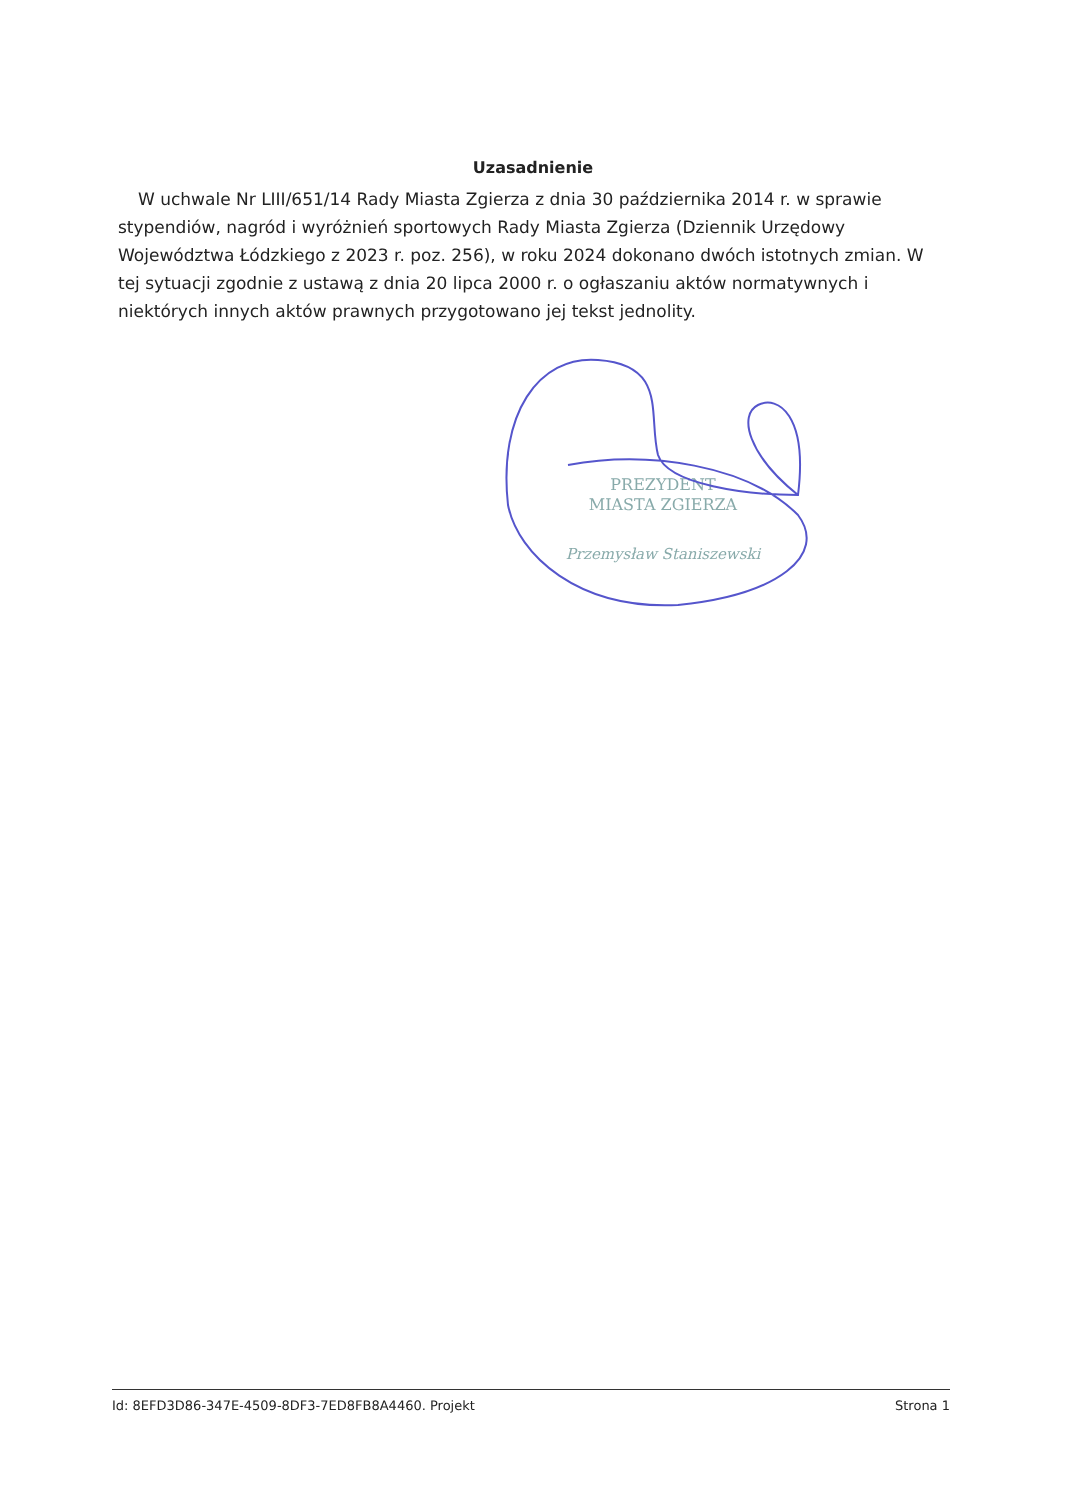Uzasadnienie
W uchwale Nr LIII/651/14 Rady Miasta Zgierza z dnia 30 października 2014 r. w sprawie stypendiów, nagród i wyróżnień sportowych Rady Miasta Zgierza (Dziennik Urzędowy Województwa Łódzkiego z 2023 r. poz. 256), w roku 2024 dokonano dwóch istotnych zmian. W tej sytuacji zgodnie z ustawą z dnia 20 lipca 2000 r. o ogłaszaniu aktów normatywnych i niektórych innych aktów prawnych przygotowano jej tekst jednolity.
PREZYDENT
MIASTA ZGIERZA
Przemysław Staniszewski
Id: 8EFD3D86-347E-4509-8DF3-7ED8FB8A4460. Projekt Strona 1